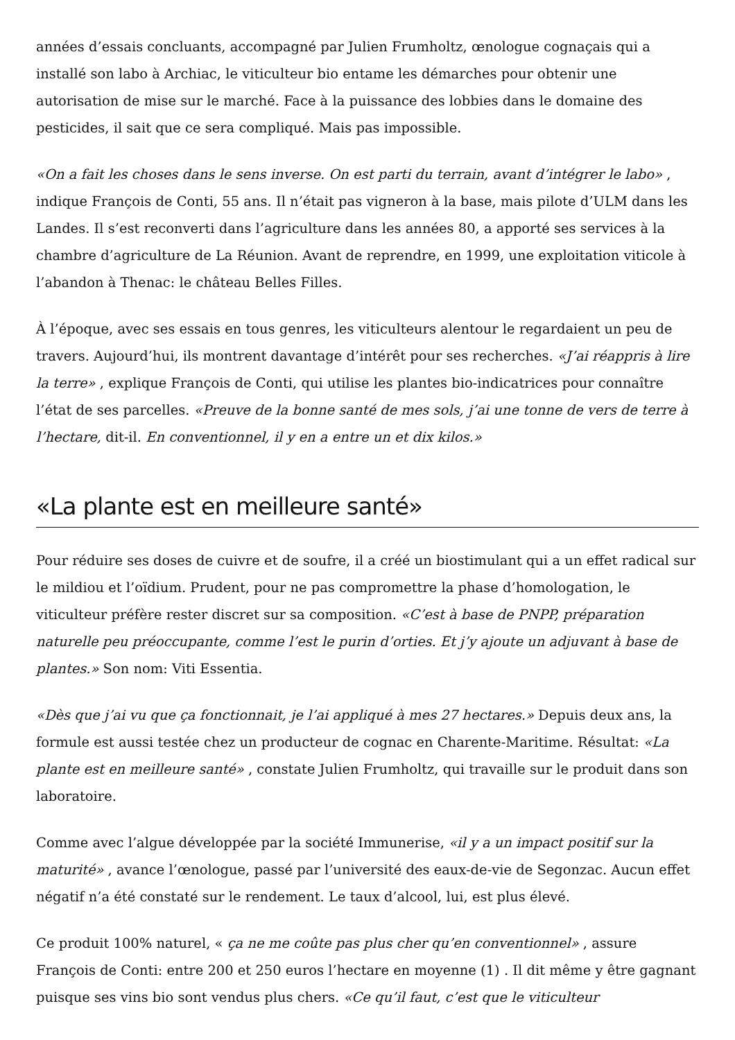années d’essais concluants, accompagné par Julien Frumholtz, œnologue cognaçais qui a installé son labo à Archiac, le viticulteur bio entame les démarches pour obtenir une autorisation de mise sur le marché. Face à la puissance des lobbies dans le domaine des pesticides, il sait que ce sera compliqué. Mais pas impossible.
«On a fait les choses dans le sens inverse. On est parti du terrain, avant d’intégrer le labo» , indique François de Conti, 55 ans. Il n’était pas vigneron à la base, mais pilote d’ULM dans les Landes. Il s’est reconverti dans l’agriculture dans les années 80, a apporté ses services à la chambre d’agriculture de La Réunion. Avant de reprendre, en 1999, une exploitation viticole à l’abandon à Thenac: le château Belles Filles.
À l’époque, avec ses essais en tous genres, les viticulteurs alentour le regardaient un peu de travers. Aujourd’hui, ils montrent davantage d’intérêt pour ses recherches. «J’ai réappris à lire la terre» , explique François de Conti, qui utilise les plantes bio-indicatrices pour connaître l’état de ses parcelles. «Preuve de la bonne santé de mes sols, j’ai une tonne de vers de terre à l’hectare, dit-il. En conventionnel, il y en a entre un et dix kilos.»
«La plante est en meilleure santé»
Pour réduire ses doses de cuivre et de soufre, il a créé un biostimulant qui a un effet radical sur le mildiou et l’oïdium. Prudent, pour ne pas compromettre la phase d’homologation, le viticulteur préfère rester discret sur sa composition. «C’est à base de PNPP, préparation naturelle peu préoccupante, comme l’est le purin d’orties. Et j’y ajoute un adjuvant à base de plantes.» Son nom: Viti Essentia.
«Dès que j’ai vu que ça fonctionnait, je l’ai appliqué à mes 27 hectares.» Depuis deux ans, la formule est aussi testée chez un producteur de cognac en Charente-Maritime. Résultat: «La plante est en meilleure santé» , constate Julien Frumholtz, qui travaille sur le produit dans son laboratoire.
Comme avec l’algue développée par la société Immunerise, «il y a un impact positif sur la maturité» , avance l’œnologue, passé par l’université des eaux-de-vie de Segonzac. Aucun effet négatif n’a été constaté sur le rendement. Le taux d’alcool, lui, est plus élevé.
Ce produit 100% naturel, « ça ne me coûte pas plus cher qu’en conventionnel» , assure François de Conti: entre 200 et 250 euros l’hectare en moyenne (1) . Il dit même y être gagnant puisque ses vins bio sont vendus plus chers. «Ce qu’il faut, c’est que le viticulteur